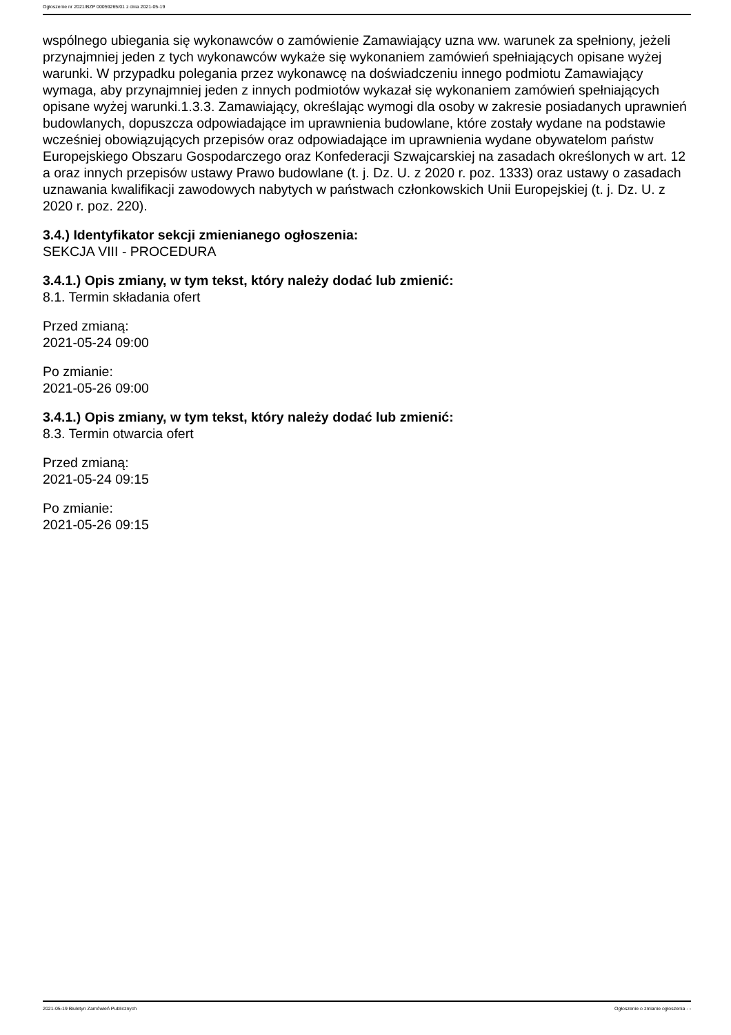Ogłoszenie nr 2021/BZP 00059265/01 z dnia 2021-05-19
wspólnego ubiegania się wykonawców o zamówienie Zamawiający uzna ww. warunek za spełniony, jeżeli przynajmniej jeden z tych wykonawców wykaże się wykonaniem zamówień spełniających opisane wyżej warunki. W przypadku polegania przez wykonawcę na doświadczeniu innego podmiotu Zamawiający wymaga, aby przynajmniej jeden z innych podmiotów wykazał się wykonaniem zamówień spełniających opisane wyżej warunki.1.3.3. Zamawiający, określając wymogi dla osoby w zakresie posiadanych uprawnień budowlanych, dopuszcza odpowiadające im uprawnienia budowlane, które zostały wydane na podstawie wcześniej obowiązujących przepisów oraz odpowiadające im uprawnienia wydane obywatelom państw Europejskiego Obszaru Gospodarczego oraz Konfederacji Szwajcarskiej na zasadach określonych w art. 12 a oraz innych przepisów ustawy Prawo budowlane (t. j. Dz. U. z 2020 r. poz. 1333) oraz ustawy o zasadach uznawania kwalifikacji zawodowych nabytych w państwach członkowskich Unii Europejskiej (t. j. Dz. U. z 2020 r. poz. 220).
3.4.) Identyfikator sekcji zmienianego ogłoszenia:
SEKCJA VIII - PROCEDURA
3.4.1.) Opis zmiany, w tym tekst, który należy dodać lub zmienić:
8.1. Termin składania ofert
Przed zmianą:
2021-05-24 09:00
Po zmianie:
2021-05-26 09:00
3.4.1.) Opis zmiany, w tym tekst, który należy dodać lub zmienić:
8.3. Termin otwarcia ofert
Przed zmianą:
2021-05-24 09:15
Po zmianie:
2021-05-26 09:15
2021-05-19 Biuletyn Zamówień Publicznych Ogłoszenie o zmianie ogłoszenia - -